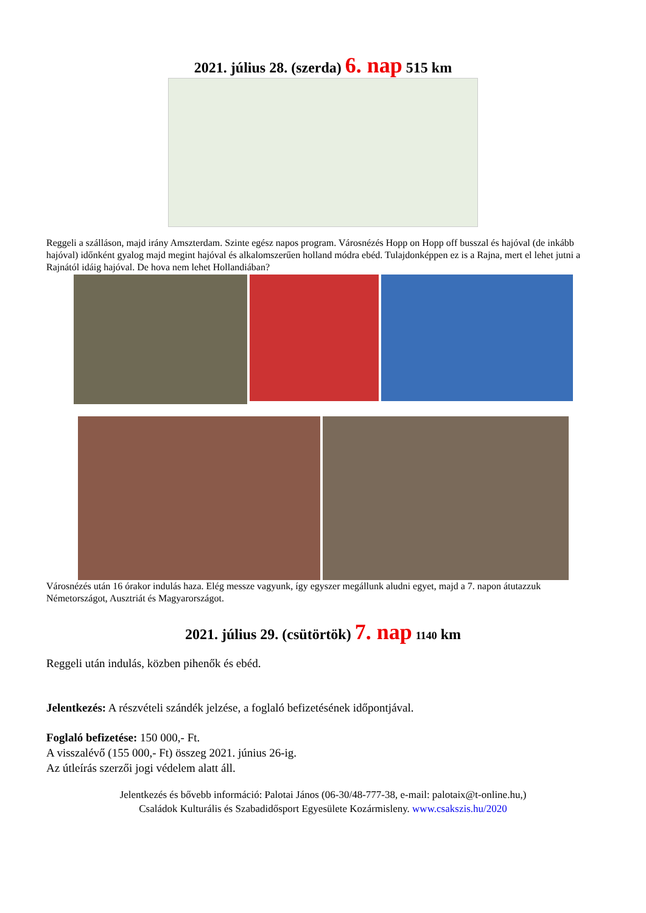2021. július 28. (szerda) 6. nap 515 km
Reggeli a szálláson, majd irány Amszterdam. Szinte egész napos program. Városnézés Hopp on Hopp off busszal és hajóval (de inkább hajóval) időnként gyalog majd megint hajóval és alkalomszerűen holland módra ebéd. Tulajdonképpen ez is a Rajna, mert el lehet jutni a Rajnától idáig hajóval. De hova nem lehet Hollandiában?
Városnézés után 16 órakor indulás haza. Elég messze vagyunk, így egyszer megállunk aludni egyet, majd a 7. napon átutazzuk Németországot, Ausztriát és Magyarországot.
2021. július 29. (csütörtök) 7. nap 1140 km
Reggeli után indulás, közben pihenők és ebéd.
Jelentkezés: A részvételi szándék jelzése, a foglaló befizetésének időpontjával.
Foglaló befizetése: 150 000,- Ft.
A visszalévő (155 000,- Ft) összeg 2021. június 26-ig.
Az útleírás szerzői jogi védelem alatt áll.
Jelentkezés és bővebb információ: Palotai János (06-30/48-777-38, e-mail: palotaix@t-online.hu,)
Családok Kulturális és Szabadidősport Egyesülete Kozármisleny. www.csakszis.hu/2020